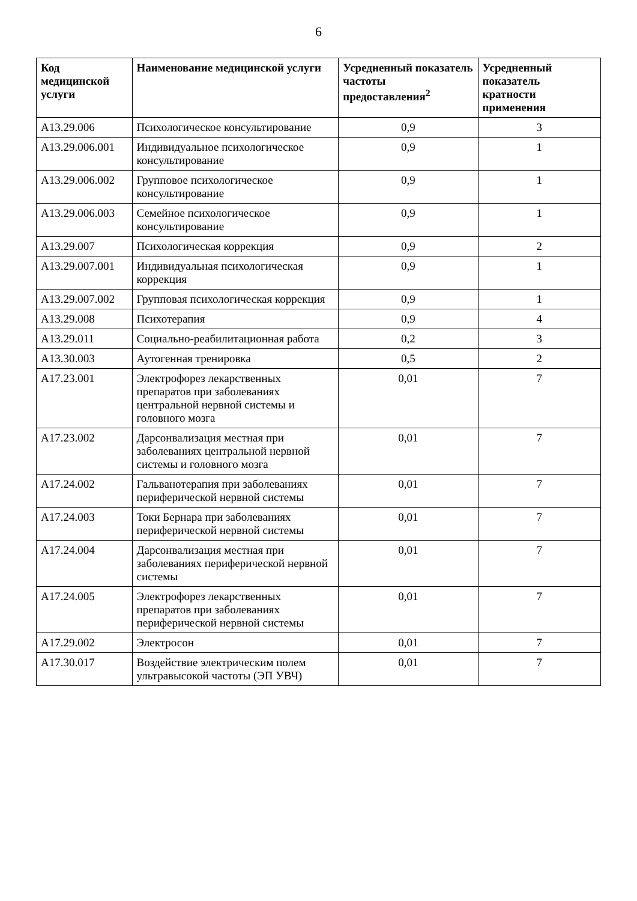6
| Код медицинской услуги | Наименование медицинской услуги | Усредненный показатель частоты предоставления<sup>2</sup> | Усредненный показатель кратности применения |
| --- | --- | --- | --- |
| A13.29.006 | Психологическое консультирование | 0,9 | 3 |
| A13.29.006.001 | Индивидуальное психологическое консультирование | 0,9 | 1 |
| A13.29.006.002 | Групповое психологическое консультирование | 0,9 | 1 |
| A13.29.006.003 | Семейное психологическое консультирование | 0,9 | 1 |
| A13.29.007 | Психологическая коррекция | 0,9 | 2 |
| A13.29.007.001 | Индивидуальная психологическая коррекция | 0,9 | 1 |
| A13.29.007.002 | Групповая психологическая коррекция | 0,9 | 1 |
| A13.29.008 | Психотерапия | 0,9 | 4 |
| A13.29.011 | Социально-реабилитационная работа | 0,2 | 3 |
| A13.30.003 | Аутогенная тренировка | 0,5 | 2 |
| A17.23.001 | Электрофорез лекарственных препаратов при заболеваниях центральной нервной системы и головного мозга | 0,01 | 7 |
| A17.23.002 | Дарсонвализация местная при заболеваниях центральной нервной системы и головного мозга | 0,01 | 7 |
| A17.24.002 | Гальванотерапия при заболеваниях периферической нервной системы | 0,01 | 7 |
| A17.24.003 | Токи Бернара при заболеваниях периферической нервной системы | 0,01 | 7 |
| A17.24.004 | Дарсонвализация местная при заболеваниях периферической нервной системы | 0,01 | 7 |
| A17.24.005 | Электрофорез лекарственных препаратов при заболеваниях периферической нервной системы | 0,01 | 7 |
| A17.29.002 | Электросон | 0,01 | 7 |
| A17.30.017 | Воздействие электрическим полем ультравысокой частоты (ЭП УВЧ) | 0,01 | 7 |